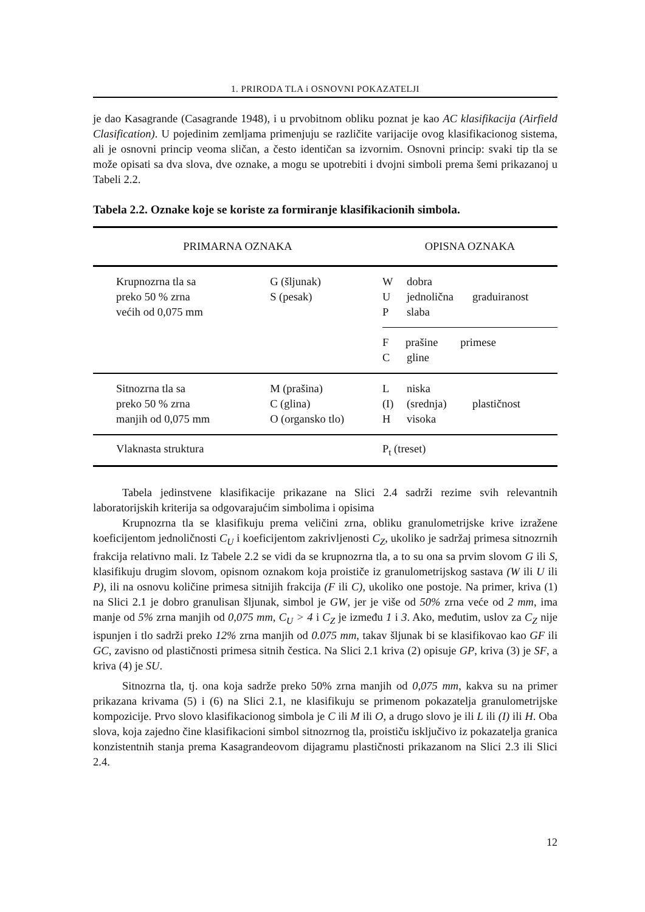1. PRIRODA TLA i OSNOVNI POKAZATELJI
je dao Kasagrande (Casagrande 1948), i u prvobitnom obliku poznat je kao AC klasifikacija (Airfield Clasification). U pojedinim zemljama primenjuju se različite varijacije ovog klasifikacionog sistema, ali je osnovni princip veoma sličan, a često identičan sa izvornim. Osnovni princip: svaki tip tla se može opisati sa dva slova, dve oznake, a mogu se upotrebiti i dvojni simboli prema šemi prikazanoj u Tabeli 2.2.
Tabela 2.2. Oznake koje se koriste za formiranje klasifikacionih simbola.
| PRIMARNA OZNAKA | | OPISNA OZNAKA | | |
| --- | --- | --- | --- | --- |
| Krupnozrna tla sa preko 50 % zrna većih od 0,075 mm | G (šljunak) S (pesak) | W U P | dobra jednolična slaba | graduiranost |
| | | F prašine primese C gline | | |
| Sitnozrna tla sa preko 50 % zrna manjih od 0,075 mm | M (prašina) C (glina) O (organsko tlo) | L (I) H | niska (srednja) visoka | plastičnost |
| Vlaknasta struktura | | P<sub>t</sub> (treset) | | |
Tabela jedinstvene klasifikacije prikazane na Slici 2.4 sadrži rezime svih relevantnih laboratorijskih kriterija sa odgovarajućim simbolima i opisima
Krupnozrna tla se klasifikuju prema veličini zrna, obliku granulometrijske krive izražene koeficijentom jednoličnosti C<sub>U</sub> i koeficijentom zakrivljenosti C<sub>Z</sub>, ukoliko je sadržaj primesa sitnozrnih frakcija relativno mali. Iz Tabele 2.2 se vidi da se krupnozrna tla, a to su ona sa prvim slovom G ili S, klasifikuju drugim slovom, opisnom oznakom koja proističe iz granulometrijskog sastava (W ili U ili P), ili na osnovu količine primesa sitnijih frakcija (F ili C), ukoliko one postoje. Na primer, kriva (1) na Slici 2.1 je dobro granulisan šljunak, simbol je GW, jer je više od 50% zrna veće od 2 mm, ima manje od 5% zrna manjih od 0,075 mm, C<sub>U</sub> > 4 i C<sub>Z</sub> je između 1 i 3. Ako, međutim, uslov za C<sub>Z</sub> nije ispunjen i tlo sadrži preko 12% zrna manjih od 0.075 mm, takav šljunak bi se klasifikovao kao GF ili GC, zavisno od plastičnosti primesa sitnih čestica. Na Slici 2.1 kriva (2) opisuje GP, kriva (3) je SF, a kriva (4) je SU.
Sitnozrna tla, tj. ona koja sadrže preko 50% zrna manjih od 0,075 mm, kakva su na primer prikazana krivama (5) i (6) na Slici 2.1, ne klasifikuju se primenom pokazatelja granulometrijske kompozicije. Prvo slovo klasifikacionog simbola je C ili M ili O, a drugo slovo je ili L ili (I) ili H. Oba slova, koja zajedno čine klasifikacioni simbol sitnozrnog tla, proističu isključivo iz pokazatelja granica konzistentnih stanja prema Kasagrandeovom dijagramu plastičnosti prikazanom na Slici 2.3 ili Slici 2.4.
12